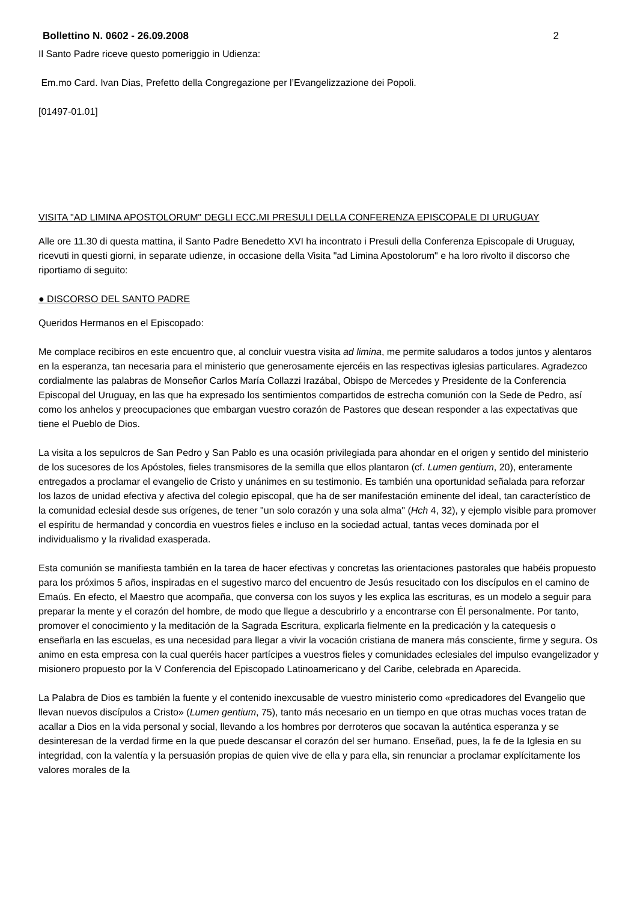Bollettino N. 0602 - 26.09.2008 2
Il Santo Padre riceve questo pomeriggio in Udienza:
Em.mo Card. Ivan Dias, Prefetto della Congregazione per l’Evangelizzazione dei Popoli.
[01497-01.01]
VISITA "AD LIMINA APOSTOLORUM" DEGLI ECC.MI PRESULI DELLA CONFERENZA EPISCOPALE DI URUGUAY
Alle ore 11.30 di questa mattina, il Santo Padre Benedetto XVI ha incontrato i Presuli della Conferenza Episcopale di Uruguay, ricevuti in questi giorni, in separate udienze, in occasione della Visita "ad Limina Apostolorum" e ha loro rivolto il discorso che riportiamo di seguito:
● DISCORSO DEL SANTO PADRE
Queridos Hermanos en el Episcopado:
Me complace recibiros en este encuentro que, al concluir vuestra visita ad limina, me permite saludaros a todos juntos y alentaros en la esperanza, tan necesaria para el ministerio que generosamente ejercéis en las respectivas iglesias particulares. Agradezco cordialmente las palabras de Monseñor Carlos María Collazzi Irazábal, Obispo de Mercedes y Presidente de la Conferencia Episcopal del Uruguay, en las que ha expresado los sentimientos compartidos de estrecha comunión con la Sede de Pedro, así como los anhelos y preocupaciones que embargan vuestro corazón de Pastores que desean responder a las expectativas que tiene el Pueblo de Dios.
La visita a los sepulcros de San Pedro y San Pablo es una ocasión privilegiada para ahondar en el origen y sentido del ministerio de los sucesores de los Apóstoles, fieles transmisores de la semilla que ellos plantaron (cf. Lumen gentium, 20), enteramente entregados a proclamar el evangelio de Cristo y unánimes en su testimonio. Es también una oportunidad señalada para reforzar los lazos de unidad efectiva y afectiva del colegio episcopal, que ha de ser manifestación eminente del ideal, tan característico de la comunidad eclesial desde sus orígenes, de tener "un solo corazón y una sola alma" (Hch 4, 32), y ejemplo visible para promover el espíritu de hermandad y concordia en vuestros fieles e incluso en la sociedad actual, tantas veces dominada por el individualismo y la rivalidad exasperada.
Esta comunión se manifiesta también en la tarea de hacer efectivas y concretas las orientaciones pastorales que habéis propuesto para los próximos 5 años, inspiradas en el sugestivo marco del encuentro de Jesús resucitado con los discípulos en el camino de Emaús. En efecto, el Maestro que acompaña, que conversa con los suyos y les explica las escrituras, es un modelo a seguir para preparar la mente y el corazón del hombre, de modo que llegue a descubrirlo y a encontrarse con Él personalmente. Por tanto, promover el conocimiento y la meditación de la Sagrada Escritura, explicarla fielmente en la predicación y la catequesis o enseñarla en las escuelas, es una necesidad para llegar a vivir la vocación cristiana de manera más consciente, firme y segura. Os animo en esta empresa con la cual queréis hacer partícipes a vuestros fieles y comunidades eclesiales del impulso evangelizador y misionero propuesto por la V Conferencia del Episcopado Latinoamericano y del Caribe, celebrada en Aparecida.
La Palabra de Dios es también la fuente y el contenido inexcusable de vuestro ministerio como «predicadores del Evangelio que llevan nuevos discípulos a Cristo» (Lumen gentium, 75), tanto más necesario en un tiempo en que otras muchas voces tratan de acallar a Dios en la vida personal y social, llevando a los hombres por derroteros que socavan la auténtica esperanza y se desinteresan de la verdad firme en la que puede descansar el corazón del ser humano. Enseñad, pues, la fe de la Iglesia en su integridad, con la valentía y la persuasión propias de quien vive de ella y para ella, sin renunciar a proclamar explícitamente los valores morales de la